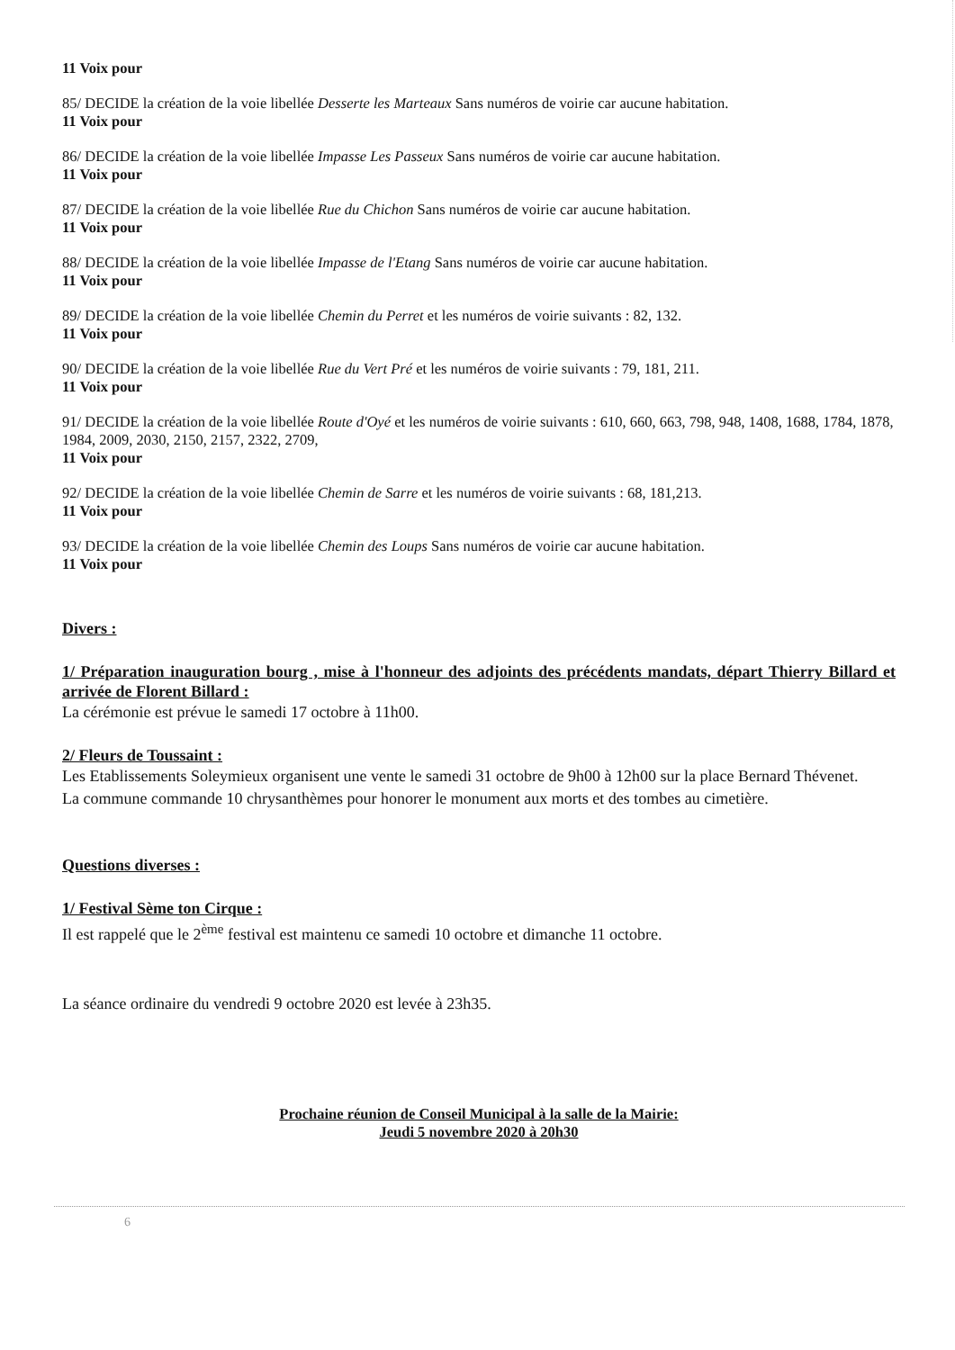11 Voix pour
85/ DECIDE la création de la voie libellée Desserte les Marteaux Sans numéros de voirie car aucune habitation.
11 Voix pour
86/ DECIDE la création de la voie libellée Impasse Les Passeux Sans numéros de voirie car aucune habitation.
11 Voix pour
87/ DECIDE la création de la voie libellée Rue du Chichon Sans numéros de voirie car aucune habitation.
11 Voix pour
88/ DECIDE la création de la voie libellée Impasse de l'Etang Sans numéros de voirie car aucune habitation.
11 Voix pour
89/ DECIDE la création de la voie libellée Chemin du Perret et les numéros de voirie suivants : 82, 132.
11 Voix pour
90/ DECIDE la création de la voie libellée Rue du Vert Pré et les numéros de voirie suivants : 79, 181, 211.
11 Voix pour
91/ DECIDE la création de la voie libellée Route d'Oyé et les numéros de voirie suivants : 610, 660, 663, 798, 948, 1408, 1688, 1784, 1878, 1984, 2009, 2030, 2150, 2157, 2322, 2709,
11 Voix pour
92/ DECIDE la création de la voie libellée Chemin de Sarre et les numéros de voirie suivants : 68, 181,213.
11 Voix pour
93/ DECIDE la création de la voie libellée Chemin des Loups Sans numéros de voirie car aucune habitation.
11 Voix pour
Divers :
1/ Préparation inauguration bourg , mise à l'honneur des adjoints des précédents mandats, départ Thierry Billard et arrivée de Florent Billard :
La cérémonie est prévue le samedi 17 octobre à 11h00.
2/ Fleurs de Toussaint :
Les Etablissements Soleymieux organisent une vente le samedi 31 octobre de 9h00 à 12h00 sur la place Bernard Thévenet.
La commune commande 10 chrysanthèmes pour honorer le monument aux morts et des tombes au cimetière.
Questions diverses :
1/ Festival Sème ton Cirque :
Il est rappelé que le 2<sup>ème</sup> festival est maintenu ce samedi 10 octobre et dimanche 11 octobre.
La séance ordinaire du vendredi 9 octobre 2020 est levée à 23h35.
Prochaine réunion de Conseil Municipal à la salle de la Mairie:
Jeudi 5 novembre 2020 à 20h30
6